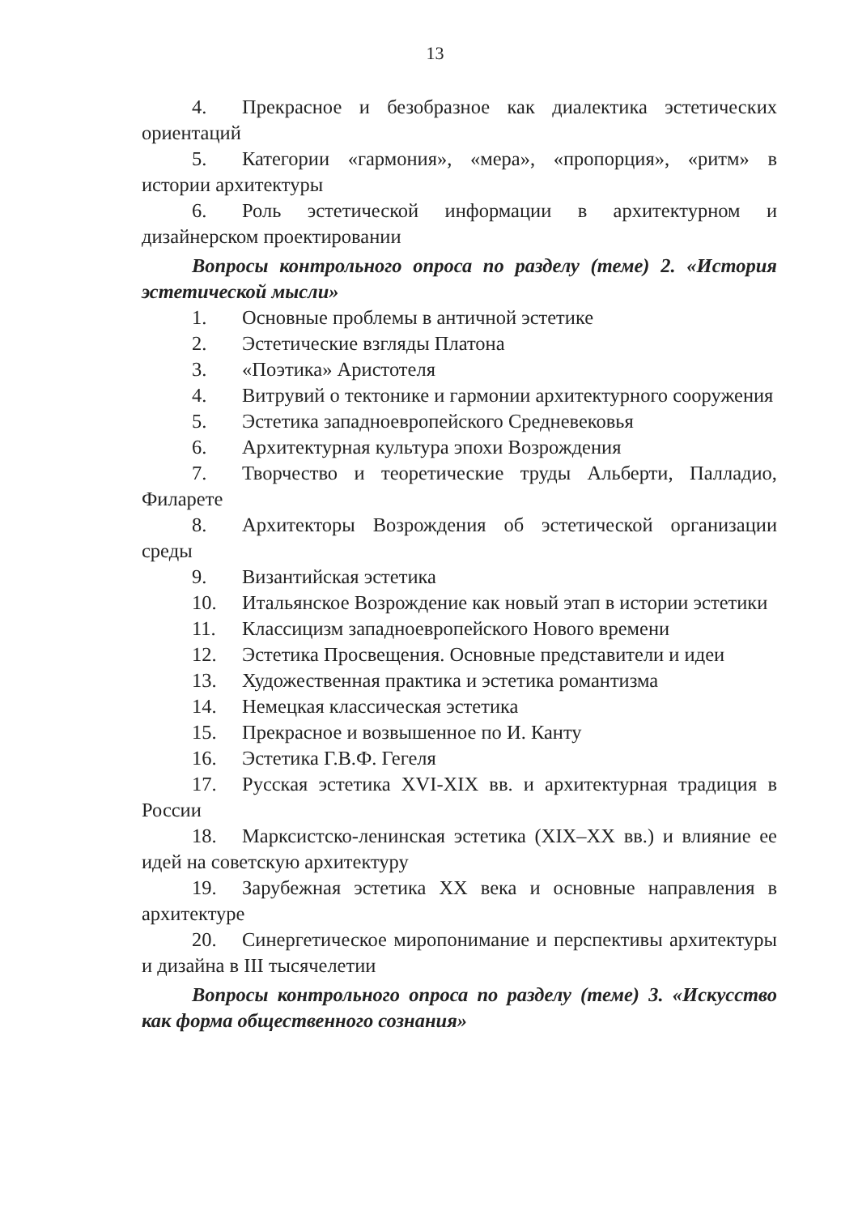13
4. Прекрасное и безобразное как диалектика эстетических ориентаций
5. Категории «гармония», «мера», «пропорция», «ритм» в истории архитектуры
6. Роль эстетической информации в архитектурном и дизайнерском проектировании
Вопросы контрольного опроса по разделу (теме) 2. «История эстетической мысли»
1. Основные проблемы в античной эстетике
2. Эстетические взгляды Платона
3. «Поэтика» Аристотеля
4. Витрувий о тектонике и гармонии архитектурного сооружения
5. Эстетика западноевропейского Средневековья
6. Архитектурная культура эпохи Возрождения
7. Творчество и теоретические труды Альберти, Палладио, Филарете
8. Архитекторы Возрождения об эстетической организации среды
9. Византийская эстетика
10. Итальянское Возрождение как новый этап в истории эстетики
11. Классицизм западноевропейского Нового времени
12. Эстетика Просвещения. Основные представители и идеи
13. Художественная практика и эстетика романтизма
14. Немецкая классическая эстетика
15. Прекрасное и возвышенное по И. Канту
16. Эстетика Г.В.Ф. Гегеля
17. Русская эстетика XVI-XIX вв. и архитектурная традиция в России
18. Марксистско-ленинская эстетика (XIX–XX вв.) и влияние ее идей на советскую архитектуру
19. Зарубежная эстетика XX века и основные направления в архитектуре
20. Синергетическое миропонимание и перспективы архитектуры и дизайна в III тысячелетии
Вопросы контрольного опроса по разделу (теме) 3. «Искусство как форма общественного сознания»